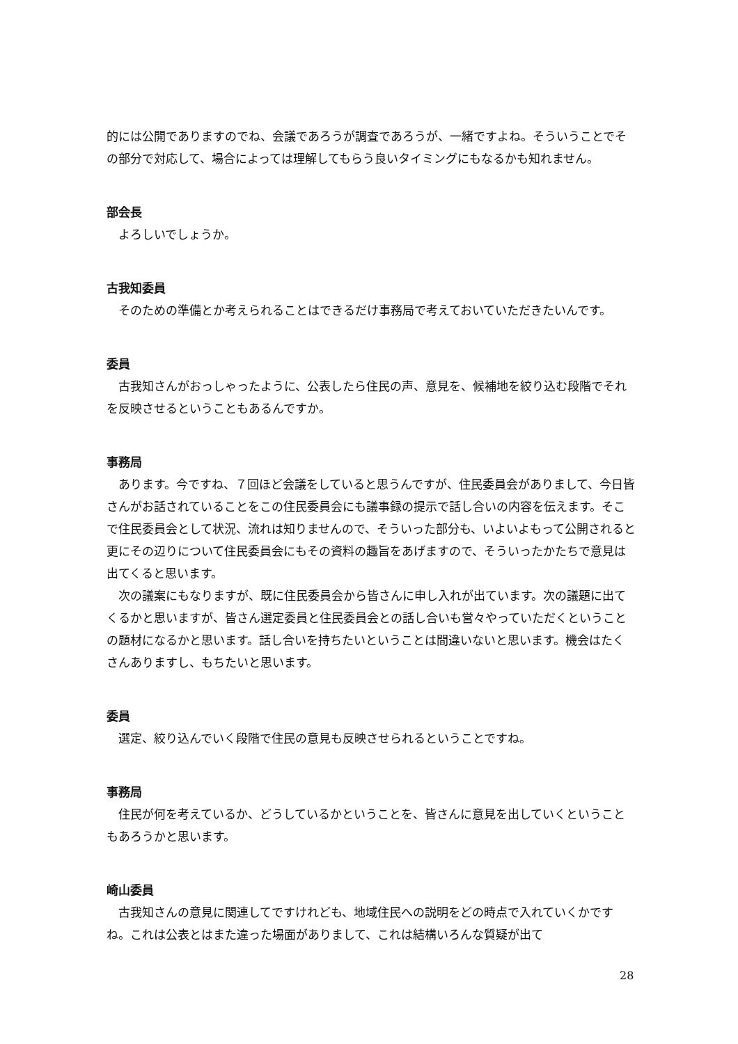的には公開でありますのでね、会議であろうが調査であろうが、一緒ですよね。そういうことでその部分で対応して、場合によっては理解してもらう良いタイミングにもなるかも知れません。
部会長
よろしいでしょうか。
古我知委員
そのための準備とか考えられることはできるだけ事務局で考えておいていただきたいんです。
委員
古我知さんがおっしゃったように、公表したら住民の声、意見を、候補地を絞り込む段階でそれを反映させるということもあるんですか。
事務局
あります。今ですね、７回ほど会議をしていると思うんですが、住民委員会がありまして、今日皆さんがお話されていることをこの住民委員会にも議事録の提示で話し合いの内容を伝えます。そこで住民委員会として状況、流れは知りませんので、そういった部分も、いよいよもって公開されると更にその辺りについて住民委員会にもその資料の趣旨をあげますので、そういったかたちで意見は出てくると思います。
次の議案にもなりますが、既に住民委員会から皆さんに申し入れが出ています。次の議題に出てくるかと思いますが、皆さん選定委員と住民委員会との話し合いも営々やっていただくということの題材になるかと思います。話し合いを持ちたいということは間違いないと思います。機会はたくさんありますし、もちたいと思います。
委員
選定、絞り込んでいく段階で住民の意見も反映させられるということですね。
事務局
住民が何を考えているか、どうしているかということを、皆さんに意見を出していくということもあろうかと思います。
崎山委員
古我知さんの意見に関連してですけれども、地域住民への説明をどの時点で入れていくかですね。これは公表とはまた違った場面がありまして、これは結構いろんな質疑が出て
28